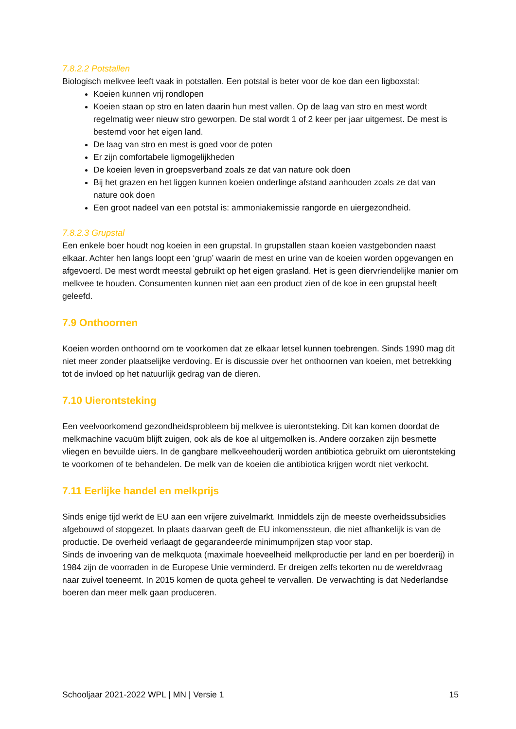7.8.2.2 Potstallen
Biologisch melkvee leeft vaak in potstallen. Een potstal is beter voor de koe dan een ligboxstal:
Koeien kunnen vrij rondlopen
Koeien staan op stro en laten daarin hun mest vallen. Op de laag van stro en mest wordt regelmatig weer nieuw stro geworpen. De stal wordt 1 of 2 keer per jaar uitgemest. De mest is bestemd voor het eigen land.
De laag van stro en mest is goed voor de poten
Er zijn comfortabele ligmogelijkheden
De koeien leven in groepsverband zoals ze dat van nature ook doen
Bij het grazen en het liggen kunnen koeien onderlinge afstand aanhouden zoals ze dat van nature ook doen
Een groot nadeel van een potstal is: ammoniakemissie rangorde en uiergezondheid.
7.8.2.3 Grupstal
Een enkele boer houdt nog koeien in een grupstal. In grupstallen staan koeien vastgebonden naast elkaar. Achter hen langs loopt een ‘grup’ waarin de mest en urine van de koeien worden opgevangen en afgevoerd. De mest wordt meestal gebruikt op het eigen grasland. Het is geen diervriendelijke manier om melkvee te houden. Consumenten kunnen niet aan een product zien of de koe in een grupstal heeft geleefd.
7.9 Onthoornen
Koeien worden onthoornd om te voorkomen dat ze elkaar letsel kunnen toebrengen. Sinds 1990 mag dit niet meer zonder plaatselijke verdoving. Er is discussie over het onthoornen van koeien, met betrekking tot de invloed op het natuurlijk gedrag van de dieren.
7.10 Uierontsteking
Een veelvoorkomend gezondheidsprobleem bij melkvee is uierontsteking. Dit kan komen doordat de melkmachine vacuüm blijft zuigen, ook als de koe al uitgemolken is. Andere oorzaken zijn besmette vliegen en bevuilde uiers. In de gangbare melkveehouderij worden antibiotica gebruikt om uierontsteking te voorkomen of te behandelen. De melk van de koeien die antibiotica krijgen wordt niet verkocht.
7.11 Eerlijke handel en melkprijs
Sinds enige tijd werkt de EU aan een vrijere zuivelmarkt. Inmiddels zijn de meeste overheidssubsidies afgebouwd of stopgezet. In plaats daarvan geeft de EU inkomenssteun, die niet afhankelijk is van de productie. De overheid verlaagt de gegarandeerde minimumprijzen stap voor stap.
Sinds de invoering van de melkquota (maximale hoeveelheid melkproductie per land en per boerderij) in 1984 zijn de voorraden in de Europese Unie verminderd. Er dreigen zelfs tekorten nu de wereldvraag naar zuivel toeneemt. In 2015 komen de quota geheel te vervallen. De verwachting is dat Nederlandse boeren dan meer melk gaan produceren.
Schooljaar 2021-2022 WPL | MN | Versie 1 15